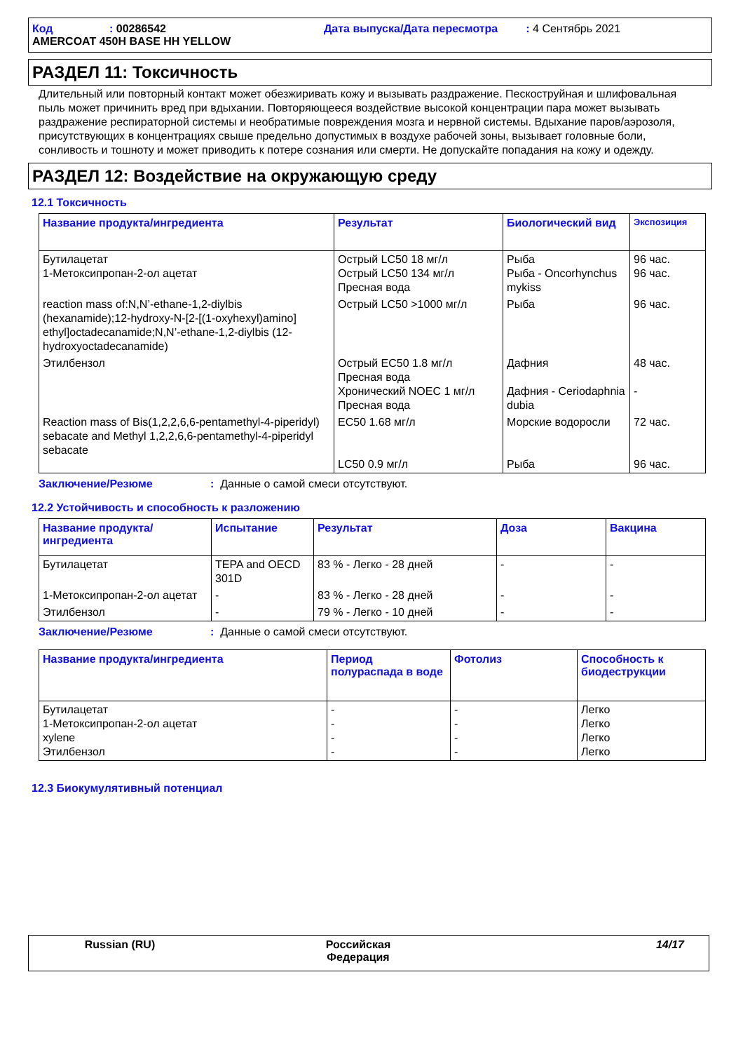Код: 00286542 Дата выпуска/Дата пересмотра: 4 Сентябрь 2021
AMERCOAT 450H BASE HH YELLOW
РАЗДЕЛ 11: Токсичность
Длительный или повторный контакт может обезжиривать кожу и вызывать раздражение. Пескоструйная и шлифовальная пыль может причинить вред при вдыхании. Повторяющееся воздействие высокой концентрации пара может вызывать раздражение респираторной системы и необратимые повреждения мозга и нервной системы. Вдыхание паров/аэрозоля, присутствующих в концентрациях свыше предельно допустимых в воздухе рабочей зоны, вызывает головные боли, сонливость и тошноту и может приводить к потере сознания или смерти. Не допускайте попадания на кожу и одежду.
РАЗДЕЛ 12: Воздействие на окружающую среду
12.1 Токсичность
| Название продукта/ингредиента | Результат | Биологический вид | Экспозиция |
| --- | --- | --- | --- |
| Бутилацетат 1-Метоксипропан-2-ол ацетат | Острый LC50 18 мг/л Острый LC50 134 мг/л Пресная вода | Рыба Рыба - Oncorhynchus mykiss | 96 час. 96 час. |
| reaction mass of:N,N’-ethane-1,2-diylbis (hexanamide);12-hydroxy-N-[2-[(1-oxyhexyl)amino] ethyl]octadecanamide;N,N’-ethane-1,2-diylbis (12-hydroxyoctadecanamide) | Острый LC50 >1000 мг/л | Рыба | 96 час. |
| Этилбензол | Острый EC50 1.8 мг/л Пресная вода Хронический NOEC 1 мг/л Пресная вода | Дафния Дафния - Ceriodaphnia dubia | 48 час. - |
| Reaction mass of Bis(1,2,2,6,6-pentamethyl-4-piperidyl) sebacate and Methyl 1,2,2,6,6-pentamethyl-4-piperidyl sebacate | EC50 1.68 мг/л LC50 0.9 мг/л | Морские водоросли Рыба | 72 час. 96 час. |
Заключение/Резюме: Данные о самой смеси отсутствуют.
12.2 Устойчивость и способность к разложению
| Название продукта/ ингредиента | Испытание | Результат | Доза | Вакцина |
| --- | --- | --- | --- | --- |
| Бутилацетат | TEPA and OECD 301D | 83 % - Легко - 28 дней | - | - |
| 1-Метоксипропан-2-ол ацетат | - | 83 % - Легко - 28 дней | - | - |
| Этилбензол | - | 79 % - Легко - 10 дней | - | - |
Заключение/Резюме: Данные о самой смеси отсутствуют.
| Название продукта/ингредиента | Период полураспада в воде | Фотолиз | Способность к биодеструкции |
| --- | --- | --- | --- |
| Бутилацетат 1-Метоксипропан-2-ол ацетат xylene Этилбензол | - - - - | - - - - | Легко Легко Легко Легко |
12.3 Биокумулятивный потенциал
Russian (RU) Российская
Федерация 14/17